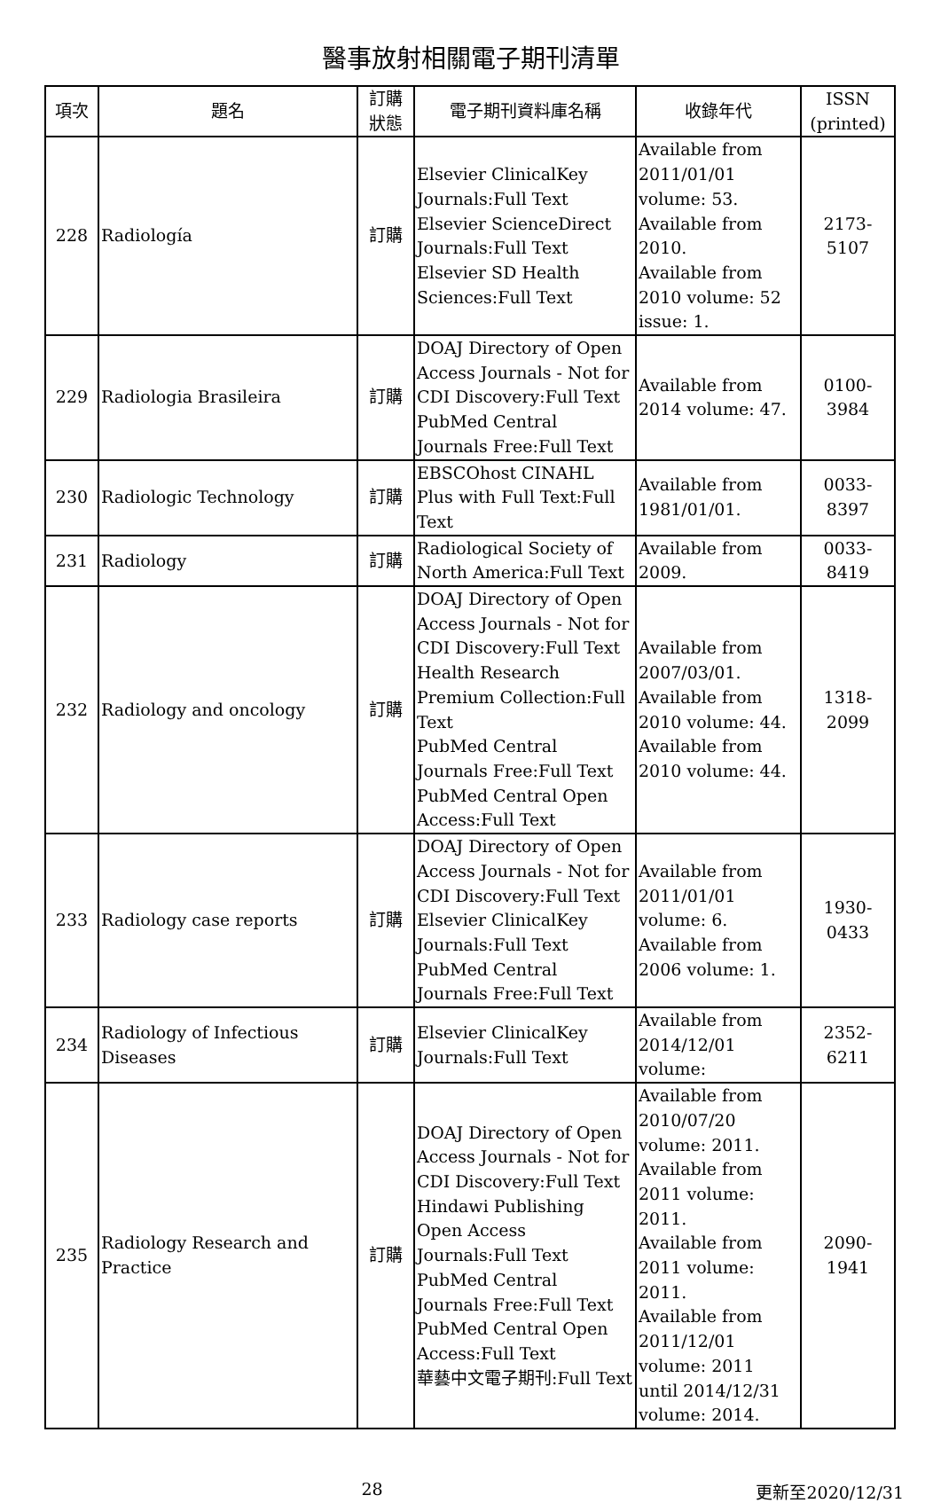醫事放射相關電子期刊清單
| 項次 | 題名 | 訂購 狀態 | 電子期刊資料庫名稱 | 收錄年代 | ISSN (printed) |
| --- | --- | --- | --- | --- | --- |
| 228 | Radiología | 訂購 | Elsevier ClinicalKey Journals:Full Text Elsevier ScienceDirect Journals:Full Text Elsevier SD Health Sciences:Full Text | Available from 2011/01/01 volume: 53. Available from 2010. Available from 2010 volume: 52 issue: 1. | 2173-5107 |
| 229 | Radiologia Brasileira | 訂購 | DOAJ Directory of Open Access Journals - Not for CDI Discovery:Full Text PubMed Central Journals Free:Full Text | Available from 2014 volume: 47. | 0100-3984 |
| 230 | Radiologic Technology | 訂購 | EBSCOhost CINAHL Plus with Full Text:Full Text | Available from 1981/01/01. | 0033-8397 |
| 231 | Radiology | 訂購 | Radiological Society of North America:Full Text | Available from 2009. | 0033-8419 |
| 232 | Radiology and oncology | 訂購 | DOAJ Directory of Open Access Journals - Not for CDI Discovery:Full Text Health Research Premium Collection:Full Text PubMed Central Journals Free:Full Text PubMed Central Open Access:Full Text | Available from 2007/03/01. Available from 2010 volume: 44. Available from 2010 volume: 44. | 1318-2099 |
| 233 | Radiology case reports | 訂購 | DOAJ Directory of Open Access Journals - Not for CDI Discovery:Full Text Elsevier ClinicalKey Journals:Full Text PubMed Central Journals Free:Full Text | Available from 2011/01/01 volume: 6. Available from 2006 volume: 1. | 1930-0433 |
| 234 | Radiology of Infectious Diseases | 訂購 | Elsevier ClinicalKey Journals:Full Text | Available from 2014/12/01 volume: | 2352-6211 |
| 235 | Radiology Research and Practice | 訂購 | DOAJ Directory of Open Access Journals - Not for CDI Discovery:Full Text Hindawi Publishing Open Access Journals:Full Text PubMed Central Journals Free:Full Text PubMed Central Open Access:Full Text 華藝中文電子期刊:Full Text | Available from 2010/07/20 volume: 2011. Available from 2011 volume: 2011. Available from 2011 volume: 2011. Available from 2011/12/01 volume: 2011 until 2014/12/31 volume: 2014. | 2090-1941 |
28 更新至2020/12/31